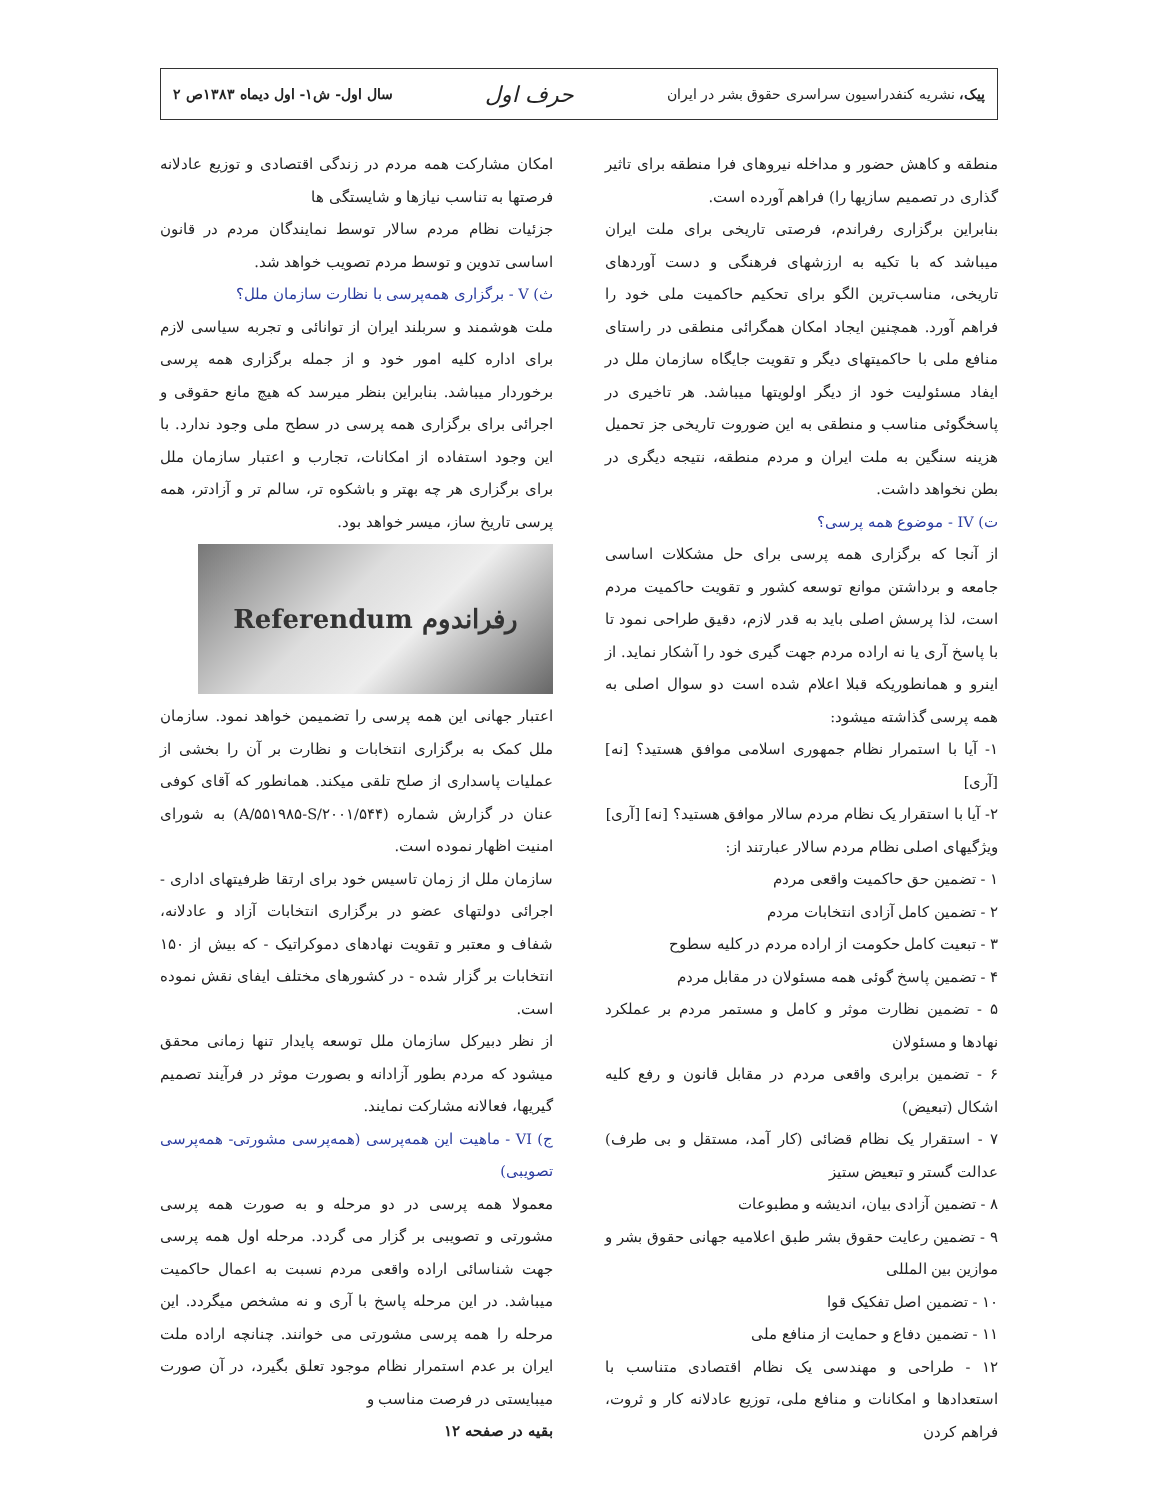پیک، نشریه کنفدراسیون سراسری حقوق بشر در ایران
حرف اول
سال اول- ش۱- اول دیماه ۱۳۸۳ص ۲
منطقه و کاهش حضور و مداخله نیروهای فرا منطقه برای تاثیر گذاری در تصمیم سازیها را) فراهم آورده است.
بنابراین برگزاری رفراندم، فرصتی تاریخی برای ملت ایران میباشد که با تکیه به ارزشهای فرهنگی و دست آوردهای تاریخی، مناسب‌ترین الگو برای تحکیم حاکمیت ملی خود را فراهم آورد. همچنین ایجاد امکان همگرائی منطقی در راستای منافع ملی با حاکمیتهای دیگر و تقویت جایگاه سازمان ملل در ایفاد مسئولیت خود از دیگر اولویتها میباشد. هر تاخیری در پاسخگوئی مناسب و منطقی به این ضوروت تاریخی جز تحمیل هزینه سنگین به ملت ایران و مردم منطقه، نتیجه دیگری در بطن نخواهد داشت.
ت) IV - موضوع همه پرسی؟
از آنجا که برگزاری همه پرسی برای حل مشکلات اساسی جامعه و برداشتن موانع توسعه کشور و تقویت حاکمیت مردم است، لذا پرسش اصلی باید به قدر لازم، دقیق طراحی نمود تا با پاسخ آری یا نه اراده مردم جهت گیری خود را آشکار نماید. از اینرو و همانطوریکه قبلا اعلام شده است دو سوال اصلی به همه پرسی گذاشته میشود:
۱- آیا با استمرار نظام جمهوری اسلامی موافق هستید؟ [نه] [آری]
۲- آیا با استقرار یک نظام مردم سالار موافق هستید؟ [نه] [آری]
ویژگیهای اصلی نظام مردم سالار عبارتند از:
۱ - تضمین حق حاکمیت واقعی مردم
۲ - تضمین کامل آزادی انتخابات مردم
۳ - تبعیت کامل حکومت از اراده مردم در کلیه سطوح
۴ - تضمین پاسخ گوئی همه مسئولان در مقابل مردم
۵ - تضمین نظارت موثر و کامل و مستمر مردم بر عملکرد نهادها و مسئولان
۶ - تضمین برابری واقعی مردم در مقابل قانون و رفع کلیه اشکال (تبعیض)
۷ - استقرار یک نظام قضائی (کار آمد، مستقل و بی طرف) عدالت گستر و تبعیض ستیز
۸ - تضمین آزادی بیان، اندیشه و مطبوعات
۹ - تضمین رعایت حقوق بشر طبق اعلامیه جهانی حقوق بشر و موازین بین المللی
۱۰ - تضمین اصل تفکیک قوا
۱۱ - تضمین دفاع و حمایت از منافع ملی
۱۲ - طراحی و مهندسی یک نظام اقتصادی متناسب با استعدادها و امکانات و منافع ملی، توزیع عادلانه کار و ثروت، فراهم کردن
امکان مشارکت همه مردم در زندگی اقتصادی و توزیع عادلانه فرصتها به تناسب نیازها و شایستگی ها
جزئیات نظام مردم سالار توسط نمایندگان مردم در قانون اساسی تدوین و توسط مردم تصویب خواهد شد.
ث) V - برگزاری همه‌پرسی با نظارت سازمان ملل؟
ملت هوشمند و سربلند ایران از توانائی و تجربه سیاسی لازم برای اداره کلیه امور خود و از جمله برگزاری همه پرسی برخوردار میباشد. بنابراین بنظر میرسد که هیچ مانع حقوقی و اجرائی برای برگزاری همه پرسی در سطح ملی وجود ندارد. با این وجود استفاده از امکانات، تجارب و اعتبار سازمان ملل برای برگزاری هر چه بهتر و باشکوه تر، سالم تر و آزادتر، همه پرسی تاریخ ساز، میسر خواهد بود.
رفراندوم Referendum
اعتبار جهانی این همه پرسی را تضمیمن خواهد نمود. سازمان ملل کمک به برگزاری انتخابات و نظارت بر آن را بخشی از عملیات پاسداری از صلح تلقی میکند. همانطور که آقای کوفی عنان در گزارش شماره (A/۵۵۱۹۸۵-S/۲۰۰۱/۵۴۴) به شورای امنیت اظهار نموده است.
سازمان ملل از زمان تاسیس خود برای ارتقا ظرفیتهای اداری - اجرائی دولتهای عضو در برگزاری انتخابات آزاد و عادلانه، شفاف و معتبر و تقویت نهادهای دموکراتیک - که بیش از ۱۵۰ انتخابات بر گزار شده - در کشورهای مختلف ایفای نقش نموده است.
از نظر دبیرکل سازمان ملل توسعه پایدار تنها زمانی محقق میشود که مردم بطور آزادانه و بصورت موثر در فرآیند تصمیم گیریها، فعالانه مشارکت نمایند.
ج) VI - ماهیت این همه‌پرسی (همه‌پرسی مشورتی- همه‌پرسی تصویبی)
معمولا همه پرسی در دو مرحله و به صورت همه پرسی مشورتی و تصویبی بر گزار می گردد. مرحله اول همه پرسی جهت شناسائی اراده واقعی مردم نسبت به اعمال حاکمیت میباشد. در این مرحله پاسخ با آری و نه مشخص میگردد. این مرحله را همه پرسی مشورتی می خوانند. چنانچه اراده ملت ایران بر عدم استمرار نظام موجود تعلق بگیرد، در آن صورت میبایستی در فرصت مناسب و
بقیه در صفحه ۱۲